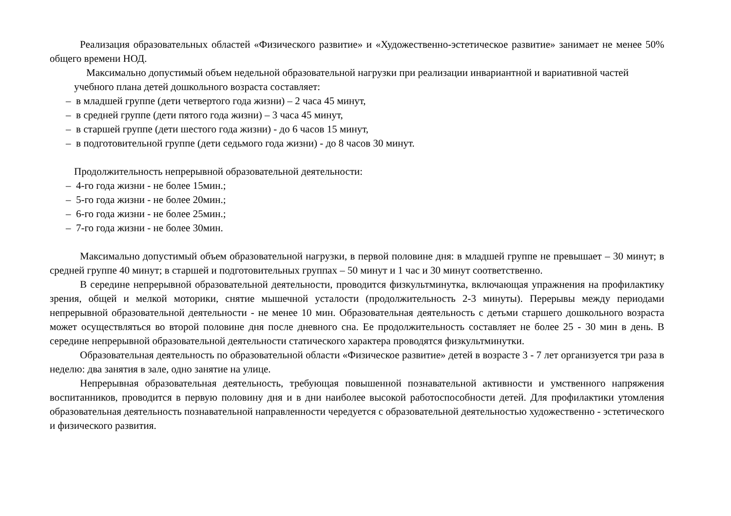Реализация образовательных областей «Физического развитие» и «Художественно-эстетическое развитие» занимает не менее 50% общего времени НОД.
Максимально допустимый объем недельной образовательной нагрузки при реализации инвариантной и вариативной частей учебного плана детей дошкольного возраста составляет:
– в младшей группе (дети четвертого года жизни) – 2 часа 45 минут,
– в средней группе (дети пятого года жизни) – 3 часа 45 минут,
– в старшей группе (дети шестого года жизни) - до 6 часов 15 минут,
– в подготовительной группе (дети седьмого года жизни) - до 8 часов 30 минут.
Продолжительность непрерывной образовательной деятельности:
– 4-го года жизни - не более 15мин.;
– 5-го года жизни - не более 20мин.;
– 6-го года жизни - не более 25мин.;
– 7-го года жизни - не более 30мин.
Максимально допустимый объем образовательной нагрузки, в первой половине дня: в младшей группе не превышает – 30 минут; в средней группе 40 минут; в старшей и подготовительных группах – 50 минут и 1 час и 30 минут соответственно.
В середине непрерывной образовательной деятельности, проводится физкультминутка, включающая упражнения на профилактику зрения, общей и мелкой моторики, снятие мышечной усталости (продолжительность 2-3 минуты). Перерывы между периодами непрерывной образовательной деятельности - не менее 10 мин. Образовательная деятельность с детьми старшего дошкольного возраста может осуществляться во второй половине дня после дневного сна. Ее продолжительность составляет не более 25 - 30 мин в день. В середине непрерывной образовательной деятельности статического характера проводятся физкультминутки.
Образовательная деятельность по образовательной области «Физическое развитие» детей в возрасте 3 - 7 лет организуется три раза в неделю: два занятия в зале, одно занятие на улице.
Непрерывная образовательная деятельность, требующая повышенной познавательной активности и умственного напряжения воспитанников, проводится в первую половину дня и в дни наиболее высокой работоспособности детей. Для профилактики утомления образовательная деятельность познавательной направленности чередуется с образовательной деятельностью художественно - эстетического и физического развития.